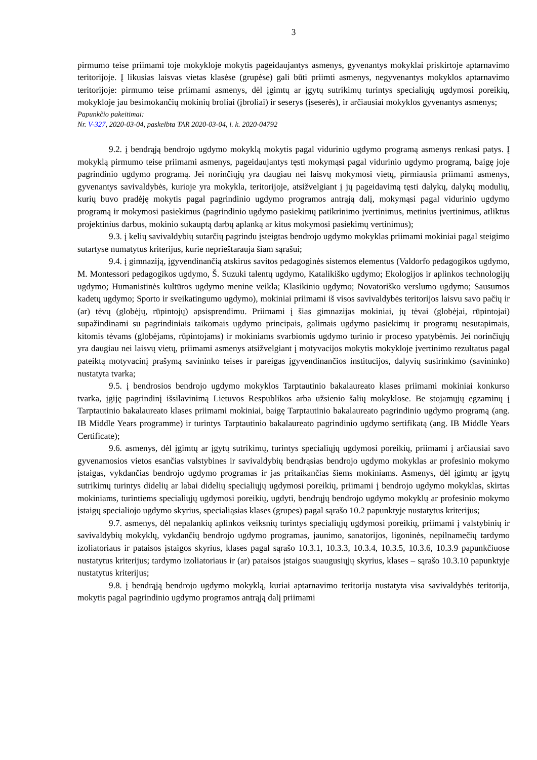3
pirmumo teise priimami toje mokykloje mokytis pageidaujantys asmenys, gyvenantys mokyklai priskirtoje aptarnavimo teritorijoje. Į likusias laisvas vietas klasėse (grupėse) gali būti priimti asmenys, negyvenantys mokyklos aptarnavimo teritorijoje: pirmumo teise priimami asmenys, dėl įgimtų ar įgytų sutrikimų turintys specialiųjų ugdymosi poreikių, mokykloje jau besimokančių mokinių broliai (įbroliai) ir seserys (įseserės), ir arčiausiai mokyklos gyvenantys asmenys;
Papunkčio pakeitimai:
Nr. V-327, 2020-03-04, paskelbta TAR 2020-03-04, i. k. 2020-04792
9.2. į bendrąją bendrojo ugdymo mokyklą mokytis pagal vidurinio ugdymo programą asmenys renkasi patys. Į mokyklą pirmumo teise priimami asmenys, pageidaujantys tęsti mokymąsi pagal vidurinio ugdymo programą, baigę joje pagrindinio ugdymo programą. Jei norinčiųjų yra daugiau nei laisvų mokymosi vietų, pirmiausia priimami asmenys, gyvenantys savivaldybės, kurioje yra mokykla, teritorijoje, atsižvelgiant į jų pageidavimą tęsti dalykų, dalykų modulių, kurių buvo pradėję mokytis pagal pagrindinio ugdymo programos antrąją dalį, mokymąsi pagal vidurinio ugdymo programą ir mokymosi pasiekimus (pagrindinio ugdymo pasiekimų patikrinimo įvertinimus, metinius įvertinimus, atliktus projektinius darbus, mokinio sukauptą darbų aplanką ar kitus mokymosi pasiekimų vertinimus);
9.3. į kelių savivaldybių sutarčių pagrindu įsteigtas bendrojo ugdymo mokyklas priimami mokiniai pagal steigimo sutartyse numatytus kriterijus, kurie neprieštarauja šiam sąrašui;
9.4. į gimnaziją, įgyvendinančią atskirus savitos pedagoginės sistemos elementus (Valdorfo pedagogikos ugdymo, M. Montessori pedagogikos ugdymo, Š. Suzuki talentų ugdymo, Katalikiško ugdymo; Ekologijos ir aplinkos technologijų ugdymo; Humanistinės kultūros ugdymo menine veikla; Klasikinio ugdymo; Novatoriško verslumo ugdymo; Sausumos kadetų ugdymo; Sporto ir sveikatingumo ugdymo), mokiniai priimami iš visos savivaldybės teritorijos laisvu savo pačių ir (ar) tėvų (globėjų, rūpintojų) apsisprendimu. Priimami į šias gimnazijas mokiniai, jų tėvai (globėjai, rūpintojai) supažindinami su pagrindiniais taikomais ugdymo principais, galimais ugdymo pasiekimų ir programų nesutapimais, kitomis tėvams (globėjams, rūpintojams) ir mokiniams svarbiomis ugdymo turinio ir proceso ypatybėmis. Jei norinčiųjų yra daugiau nei laisvų vietų, priimami asmenys atsižvelgiant į motyvacijos mokytis mokykloje įvertinimo rezultatus pagal pateiktą motyvacinį prašymą savininko teises ir pareigas įgyvendinančios institucijos, dalyvių susirinkimo (savininko) nustatyta tvarka;
9.5. į bendrosios bendrojo ugdymo mokyklos Tarptautinio bakalaureato klases priimami mokiniai konkurso tvarka, įgiję pagrindinį išsilavinimą Lietuvos Respublikos arba užsienio šalių mokyklose. Be stojamųjų egzaminų į Tarptautinio bakalaureato klases priimami mokiniai, baigę Tarptautinio bakalaureato pagrindinio ugdymo programą (ang. IB Middle Years programme) ir turintys Tarptautinio bakalaureato pagrindinio ugdymo sertifikatą (ang. IB Middle Years Certificate);
9.6. asmenys, dėl įgimtų ar įgytų sutrikimų, turintys specialiųjų ugdymosi poreikių, priimami į arčiausiai savo gyvenamosios vietos esančias valstybines ir savivaldybių bendrąsias bendrojo ugdymo mokyklas ar profesinio mokymo įstaigas, vykdančias bendrojo ugdymo programas ir jas pritaikančias šiems mokiniams. Asmenys, dėl įgimtų ar įgytų sutrikimų turintys didelių ar labai didelių specialiųjų ugdymosi poreikių, priimami į bendrojo ugdymo mokyklas, skirtas mokiniams, turintiems specialiųjų ugdymosi poreikių, ugdyti, bendrųjų bendrojo ugdymo mokyklų ar profesinio mokymo įstaigų specialiojo ugdymo skyrius, specialiąsias klases (grupes) pagal sąrašo 10.2 papunktyje nustatytus kriterijus;
9.7. asmenys, dėl nepalankių aplinkos veiksnių turintys specialiųjų ugdymosi poreikių, priimami į valstybinių ir savivaldybių mokyklų, vykdančių bendrojo ugdymo programas, jaunimo, sanatorijos, ligoninės, nepilnamečių tardymo izoliatoriaus ir pataisos įstaigos skyrius, klases pagal sąrašo 10.3.1, 10.3.3, 10.3.4, 10.3.5, 10.3.6, 10.3.9 papunkčiuose nustatytus kriterijus; tardymo izoliatoriaus ir (ar) pataisos įstaigos suaugusiųjų skyrius, klases – sąrašo 10.3.10 papunktyje nustatytus kriterijus;
9.8. į bendrąją bendrojo ugdymo mokyklą, kuriai aptarnavimo teritorija nustatyta visa savivaldybės teritorija, mokytis pagal pagrindinio ugdymo programos antrąją dalį priimami